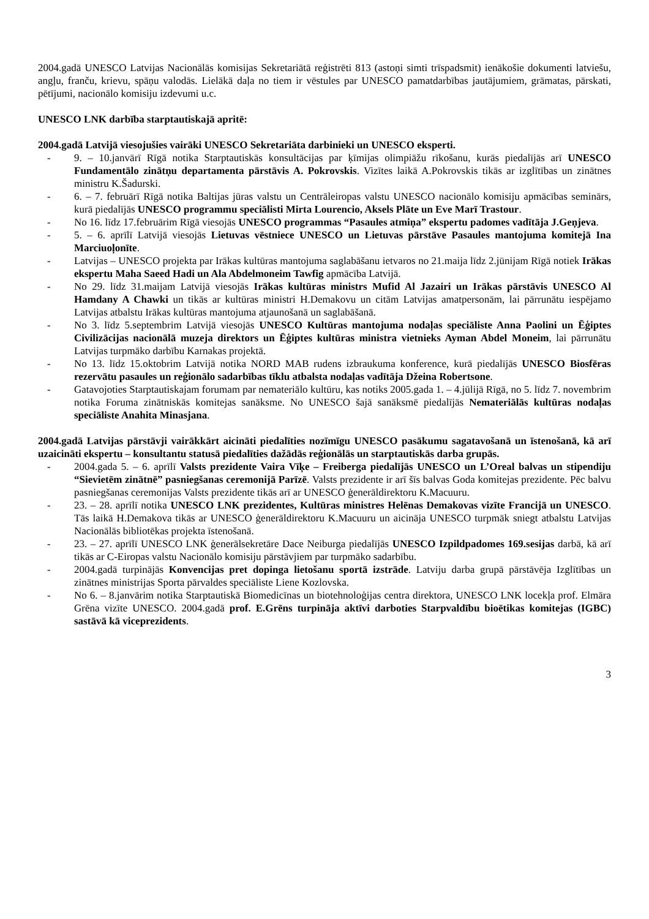2004.gadā UNESCO Latvijas Nacionālās komisijas Sekretariātā reģistrēti 813 (astoņi simti trīspadsmit) ienākošie dokumenti latviešu, angļu, franču, krievu, spāņu valodās. Lielākā daļa no tiem ir vēstules par UNESCO pamatdarbības jautājumiem, grāmatas, pārskati, pētījumi, nacionālo komisiju izdevumi u.c.
UNESCO LNK darbība starptautiskajā apritē:
2004.gadā Latvijā viesojušies vairāki UNESCO Sekretariāta darbinieki un UNESCO eksperti.
- 9. – 10.janvārī Rīgā notika Starptautiskās konsultācijas par ķīmijas olimpiāžu rīkošanu, kurās piedalījās arī UNESCO Fundamentālo zinātņu departamenta pārstāvis A. Pokrovskis. Vizītes laikā A.Pokrovskis tikās ar izglītības un zinātnes ministru K.Šadurski.
- 6. – 7. februārī Rīgā notika Baltijas jūras valstu un Centrāleiropas valstu UNESCO nacionālo komisiju apmācības seminārs, kurā piedalījās UNESCO programmu speciālisti Mirta Lourencio, Aksels Plāte un Eve Marī Trastour.
- No 16. līdz 17.februārim Rīgā viesojās UNESCO programmas “Pasaules atmiņa” ekspertu padomes vadītāja J.Geņjeva.
- 5. – 6. aprīlī Latvijā viesojās Lietuvas vēstniece UNESCO un Lietuvas pārstāve Pasaules mantojuma komitejā Ina Marciuoļonīte.
- Latvijas – UNESCO projekta par Irākas kultūras mantojuma saglabāšanu ietvaros no 21.maija līdz 2.jūnijam Rīgā notiek Irākas ekspertu Maha Saeed Hadi un Ala Abdelmoneim Tawfig apmācība Latvijā.
- No 29. līdz 31.maijam Latvijā viesojās Irākas kultūras ministrs Mufid Al Jazairi un Irākas pārstāvis UNESCO Al Hamdany A Chawki un tikās ar kultūras ministri H.Demakovu un citām Latvijas amatpersonām, lai pārrunātu iespējamo Latvijas atbalstu Irākas kultūras mantojuma atjaunošanā un saglabāšanā.
- No 3. līdz 5.septembrim Latvijā viesojās UNESCO Kultūras mantojuma nodaļas speciāliste Anna Paolini un Ēģiptes Civilizācijas nacionālā muzeja direktors un Ēģiptes kultūras ministra vietnieks Ayman Abdel Moneim, lai pārrunātu Latvijas turpmāko darbību Karnakas projektā.
- No 13. līdz 15.oktobrim Latvijā notika NORD MAB rudens izbraukuma konference, kurā piedalījās UNESCO Biosfēras rezervātu pasaules un reģionālo sadarbības tīklu atbalsta nodaļas vadītāja Džeina Robertsone.
- Gatavojoties Starptautiskajam forumam par nemateriālo kultūru, kas notiks 2005.gada 1. – 4.jūlijā Rīgā, no 5. līdz 7. novembrim notika Foruma zinātniskās komitejas sanāksme. No UNESCO šajā sanāksmē piedalījās Nemateriālās kultūras nodaļas speciāliste Anahita Minasjana.
2004.gadā Latvijas pārstāvji vairākkārt aicināti piedalīties nozīmīgu UNESCO pasākumu sagatavošanā un īstenošanā, kā arī uzaicināti ekspertu – konsultantu statusā piedalīties dažādās reģionālās un starptautiskās darba grupās.
- 2004.gada 5. – 6. aprīlī Valsts prezidente Vaira Vīķe – Freiberga piedalījās UNESCO un L’Oreal balvas un stipendiju “Sievietēm zinātnē” pasniegšanas ceremonijā Parīzē. Valsts prezidente ir arī šīs balvas Goda komitejas prezidente. Pēc balvu pasniegšanas ceremonijas Valsts prezidente tikās arī ar UNESCO ģenerāldirektoru K.Macuuru.
- 23. – 28. aprīlī notika UNESCO LNK prezidentes, Kultūras ministres Helēnas Demakovas vizīte Francijā un UNESCO. Tās laikā H.Demakova tikās ar UNESCO ģenerāldirektoru K.Macuuru un aicināja UNESCO turpmāk sniegt atbalstu Latvijas Nacionālās bibliotēkas projekta īstenošanā.
- 23. – 27. aprīlī UNESCO LNK ģenerālsekretāre Dace Neiburga piedalījās UNESCO Izpildpadomes 169.sesijas darbā, kā arī tikās ar C-Eiropas valstu Nacionālo komisiju pārstāvjiem par turpmāko sadarbību.
- 2004.gadā turpinājās Konvencijas pret dopinga lietošanu sportā izstrāde. Latviju darba grupā pārstāvēja Izglītības un zinātnes ministrijas Sporta pārvaldes speciāliste Liene Kozlovska.
- No 6. – 8.janvārim notika Starptautiskā Biomedicīnas un biotehnoloģijas centra direktora, UNESCO LNK locekļa prof. Elmāra Grēna vizīte UNESCO. 2004.gadā prof. E.Grēns turpināja aktīvi darboties Starpvaldību bioētikas komitejas (IGBC) sastāvā kā viceprezidents.
3